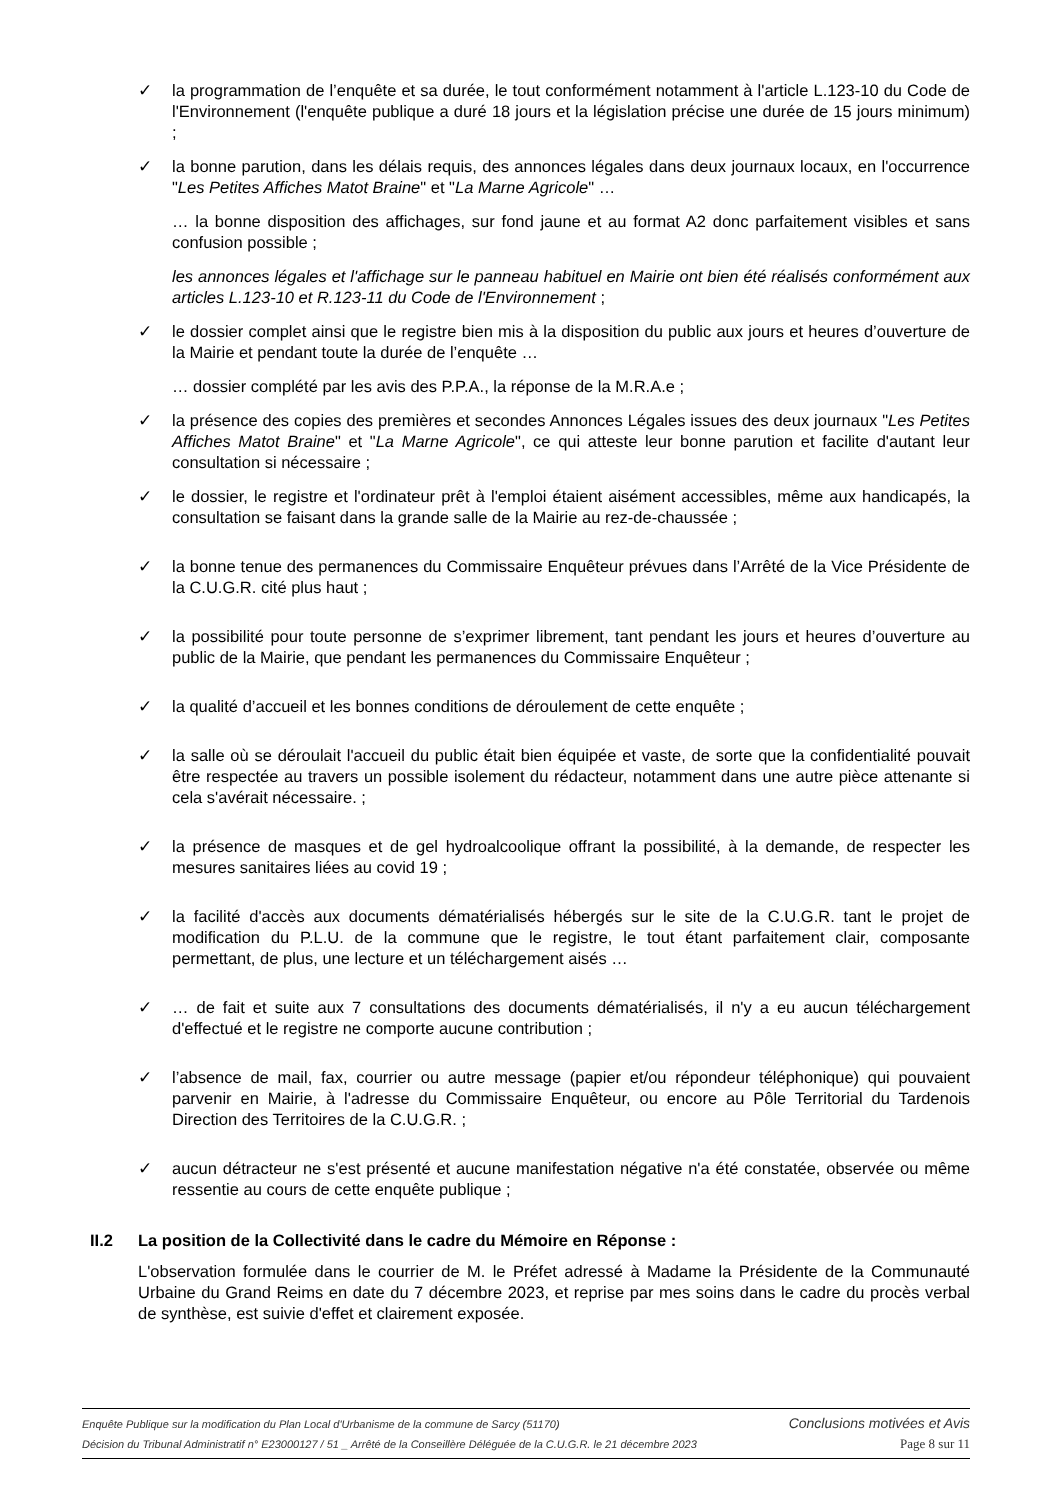✓ la programmation de l’enquête et sa durée, le tout conformément notamment à l'article L.123-10 du Code de l'Environnement (l'enquête publique a duré 18 jours et la législation précise une durée de 15 jours minimum) ;
✓ la bonne parution, dans les délais requis, des annonces légales dans deux journaux locaux, en l'occurrence "Les Petites Affiches Matot Braine" et "La Marne Agricole" …
… la bonne disposition des affichages, sur fond jaune et au format A2 donc parfaitement visibles et sans confusion possible ;
les annonces légales et l'affichage sur le panneau habituel en Mairie ont bien été réalisés conformément aux articles L.123-10 et R.123-11 du Code de l'Environnement ;
✓ le dossier complet ainsi que le registre bien mis à la disposition du public aux jours et heures d’ouverture de la Mairie et pendant toute la durée de l’enquête …
… dossier complété par les avis des P.P.A., la réponse de la M.R.A.e ;
✓ la présence des copies des premières et secondes Annonces Légales issues des deux journaux "Les Petites Affiches Matot Braine" et "La Marne Agricole", ce qui atteste leur bonne parution et facilite d'autant leur consultation si nécessaire ;
✓ le dossier, le registre et l'ordinateur prêt à l'emploi étaient aisément accessibles, même aux handicapés, la consultation se faisant dans la grande salle de la Mairie au rez-de-chaussée ;
✓ la bonne tenue des permanences du Commissaire Enquêteur prévues dans l’Arrêté de la Vice Présidente de la C.U.G.R. cité plus haut ;
✓ la possibilité pour toute personne de s’exprimer librement, tant pendant les jours et heures d’ouverture au public de la Mairie, que pendant les permanences du Commissaire Enquêteur ;
✓ la qualité d’accueil et les bonnes conditions de déroulement de cette enquête ;
✓ la salle où se déroulait l'accueil du public était bien équipée et vaste, de sorte que la confidentialité pouvait être respectée au travers un possible isolement du rédacteur, notamment dans une autre pièce attenante si cela s'avérait nécessaire. ;
✓ la présence de masques et de gel hydroalcoolique offrant la possibilité, à la demande, de respecter les mesures sanitaires liées au covid 19 ;
✓ la facilité d'accès aux documents dématérialisés hébergés sur le site de la C.U.G.R. tant le projet de modification du P.L.U. de la commune que le registre, le tout étant parfaitement clair, composante permettant, de plus, une lecture et un téléchargement aisés …
✓ … de fait et suite aux 7 consultations des documents dématérialisés, il n'y a eu aucun téléchargement d'effectué et le registre ne comporte aucune contribution ;
✓ l’absence de mail, fax, courrier ou autre message (papier et/ou répondeur téléphonique) qui pouvaient parvenir en Mairie, à l'adresse du Commissaire Enquêteur, ou encore au Pôle Territorial du Tardenois Direction des Territoires de la C.U.G.R. ;
✓ aucun détracteur ne s'est présenté et aucune manifestation négative n'a été constatée, observée ou même ressentie au cours de cette enquête publique ;
II.2 La position de la Collectivité dans le cadre du Mémoire en Réponse :
L'observation formulée dans le courrier de M. le Préfet adressé à Madame la Présidente de la Communauté Urbaine du Grand Reims en date du 7 décembre 2023, et reprise par mes soins dans le cadre du procès verbal de synthèse, est suivie d'effet et clairement exposée.
Enquête Publique sur la modification du Plan Local d'Urbanisme de la commune de Sarcy (51170) Conclusions motivées et Avis
Décision du Tribunal Administratif n° E23000127 / 51 _ Arrêté de la Conseillère Déléguée de la C.U.G.R. le 21 décembre 2023 Page 8 sur 11